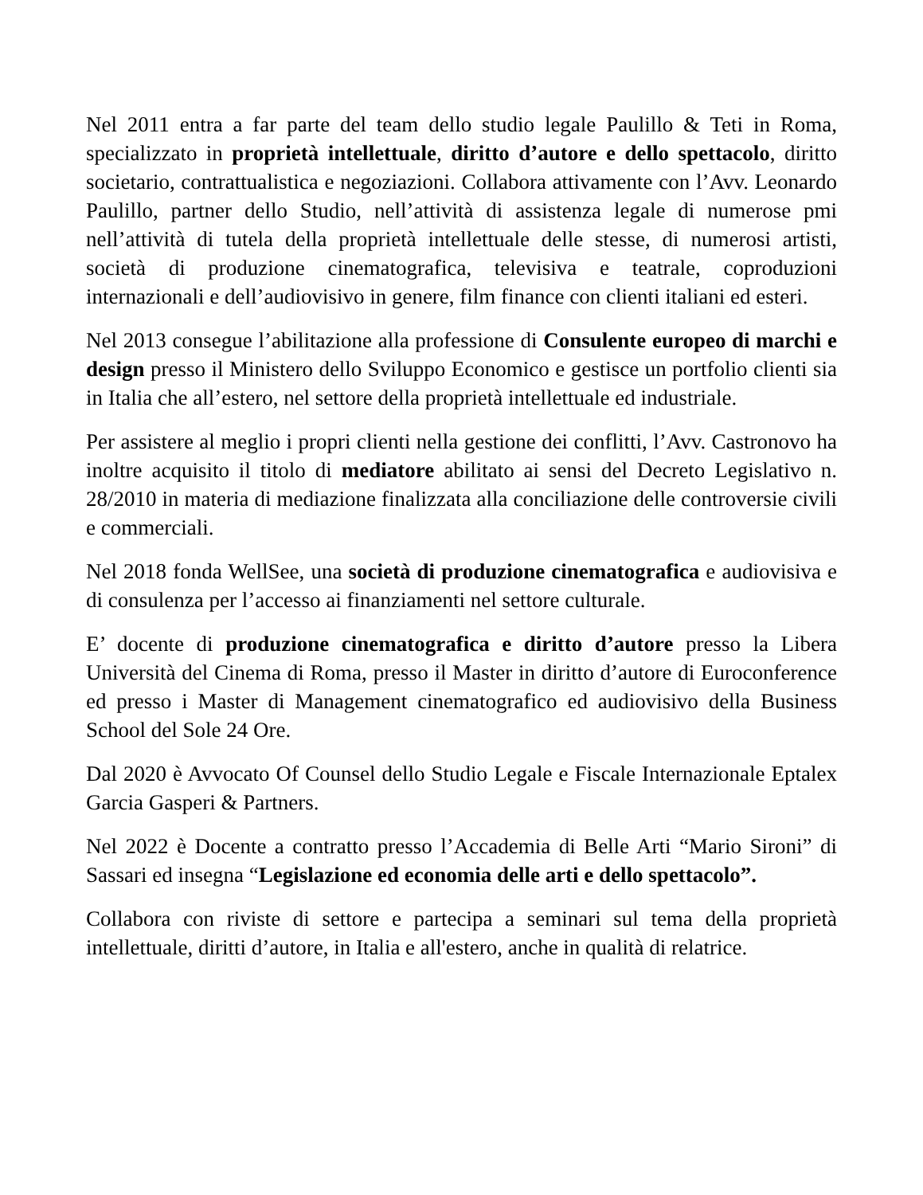Nel 2011 entra a far parte del team dello studio legale Paulillo & Teti in Roma, specializzato in proprietà intellettuale, diritto d’autore e dello spettacolo, diritto societario, contrattualistica e negoziazioni. Collabora attivamente con l’Avv. Leonardo Paulillo, partner dello Studio, nell’attività di assistenza legale di numerose pmi nell’attività di tutela della proprietà intellettuale delle stesse, di numerosi artisti, società di produzione cinematografica, televisiva e teatrale, coproduzioni internazionali e dell’audiovisivo in genere, film finance con clienti italiani ed esteri.
Nel 2013 consegue l’abilitazione alla professione di Consulente europeo di marchi e design presso il Ministero dello Sviluppo Economico e gestisce un portfolio clienti sia in Italia che all’estero, nel settore della proprietà intellettuale ed industriale.
Per assistere al meglio i propri clienti nella gestione dei conflitti, l’Avv. Castronovo ha inoltre acquisito il titolo di mediatore abilitato ai sensi del Decreto Legislativo n. 28/2010 in materia di mediazione finalizzata alla conciliazione delle controversie civili e commerciali.
Nel 2018 fonda WellSee, una società di produzione cinematografica e audiovisiva e di consulenza per l’accesso ai finanziamenti nel settore culturale.
E’ docente di produzione cinematografica e diritto d’autore presso la Libera Università del Cinema di Roma, presso il Master in diritto d’autore di Euroconference ed presso i Master di Management cinematografico ed audiovisivo della Business School del Sole 24 Ore.
Dal 2020 è Avvocato Of Counsel dello Studio Legale e Fiscale Internazionale Eptalex Garcia Gasperi & Partners.
Nel 2022 è Docente a contratto presso l’Accademia di Belle Arti “Mario Sironi” di Sassari ed insegna “Legislazione ed economia delle arti e dello spettacolo”.
Collabora con riviste di settore e partecipa a seminari sul tema della proprietà intellettuale, diritti d’autore, in Italia e all'estero, anche in qualità di relatrice.